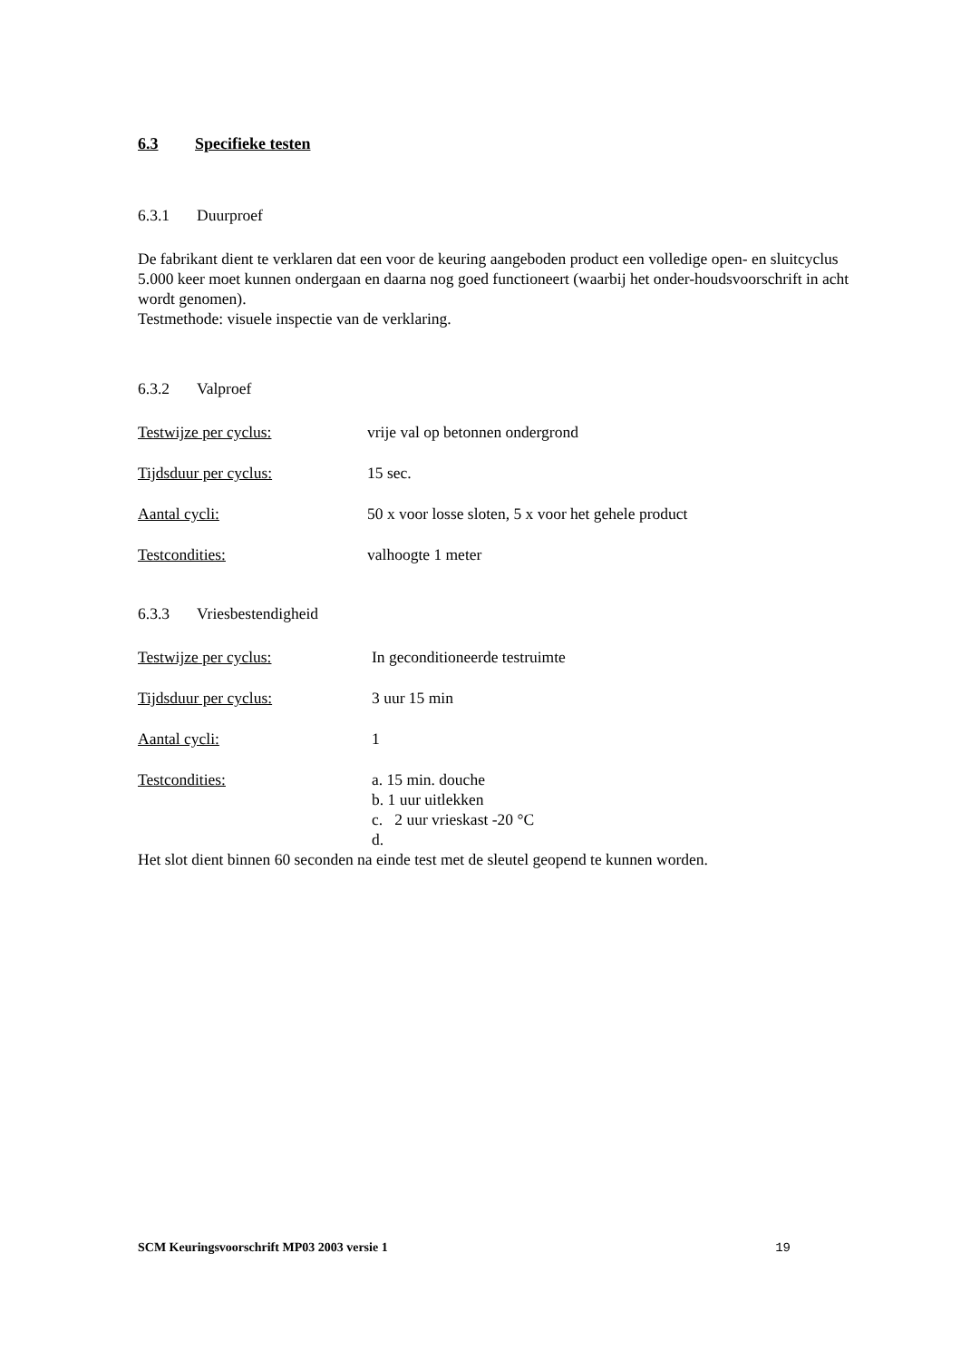6.3 Specifieke testen
6.3.1 Duurproef
De fabrikant dient te verklaren dat een voor de keuring aangeboden product een volledige open- en sluitcyclus 5.000 keer moet kunnen ondergaan en daarna nog goed functioneert (waarbij het onder-houdsvoorschrift in acht wordt genomen).
Testmethode: visuele inspectie van de verklaring.
6.3.2 Valproef
Testwijze per cyclus: vrije val op betonnen ondergrond
Tijdsduur per cyclus: 15 sec.
Aantal cycli: 50 x voor losse sloten, 5 x voor het gehele product
Testcondities: valhoogte 1 meter
6.3.3 Vriesbestendigheid
Testwijze per cyclus: In geconditioneerde testruimte
Tijdsduur per cyclus: 3 uur 15 min
Aantal cycli: 1
Testcondities: a. 15 min. douche
b. 1 uur uitlekken
c. 2 uur vrieskast -20 °C
d.
Het slot dient binnen 60 seconden na einde test met de sleutel geopend te kunnen worden.
SCM Keuringsvoorschrift MP03 2003 versie 1 19